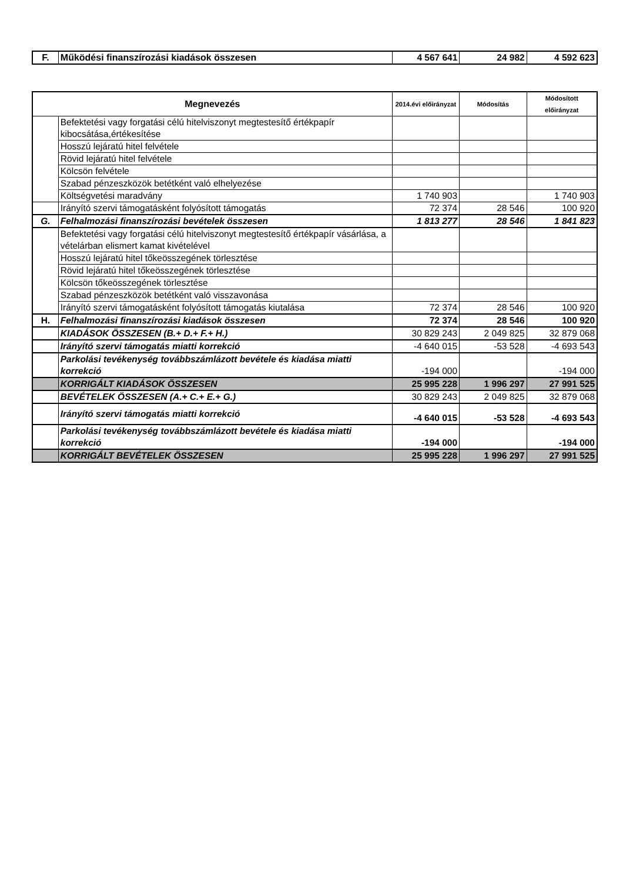| F. | Működési finanszírozási kiadások összesen | 4 567 641 | 24 982 | 4 592 623 |
| Megnevezés | | 2014.évi előirányzat | Módosítás | Módosított előirányzat |
| --- | --- | --- | --- | --- |
| | Befektetési vagy forgatási célú hitelviszonyt megtestesítő értékpapír kibocsátása,értékesítése | | | |
| | Hosszú lejáratú hitel felvétele | | | |
| | Rövid lejáratú hitel felvétele | | | |
| | Kölcsön felvétele | | | |
| | Szabad pénzeszközök betétként való elhelyezése | | | |
| | Költségvetési maradvány | 1 740 903 | | 1 740 903 |
| | Irányító szervi támogatásként folyósított támogatás | 72 374 | 28 546 | 100 920 |
| G. | Felhalmozási finanszírozási bevételek összesen | 1 813 277 | 28 546 | 1 841 823 |
| | Befektetési vagy forgatási célú hitelviszonyt megtestesítő értékpapír vásárlása, a vételárban elismert kamat kivételével | | | |
| | Hosszú lejáratú hitel tőkeösszegének törlesztése | | | |
| | Rövid lejáratú hitel tőkeösszegének törlesztése | | | |
| | Kölcsön tőkeösszegének törlesztése | | | |
| | Szabad pénzeszközök betétként való visszavonása | | | |
| | Irányító szervi támogatásként folyósított támogatás kiutalása | 72 374 | 28 546 | 100 920 |
| H. | Felhalmozási finanszírozási kiadások összesen | 72 374 | 28 546 | 100 920 |
| | KIADÁSOK ÖSSZESEN (B.+ D.+ F.+ H.) | 30 829 243 | 2 049 825 | 32 879 068 |
| | Irányító szervi támogatás miatti korrekció | -4 640 015 | -53 528 | -4 693 543 |
| | Parkolási tevékenység továbbszámlázott bevétele és kiadása miatti korrekció | -194 000 | | -194 000 |
| | KORRIGÁLT KIADÁSOK ÖSSZESEN | 25 995 228 | 1 996 297 | 27 991 525 |
| | BEVÉTELEK ÖSSZESEN (A.+ C.+ E.+ G.) | 30 829 243 | 2 049 825 | 32 879 068 |
| | Irányító szervi támogatás miatti korrekció | -4 640 015 | -53 528 | -4 693 543 |
| | Parkolási tevékenység továbbszámlázott bevétele és kiadása miatti korrekció | -194 000 | | -194 000 |
| | KORRIGÁLT BEVÉTELEK ÖSSZESEN | 25 995 228 | 1 996 297 | 27 991 525 |